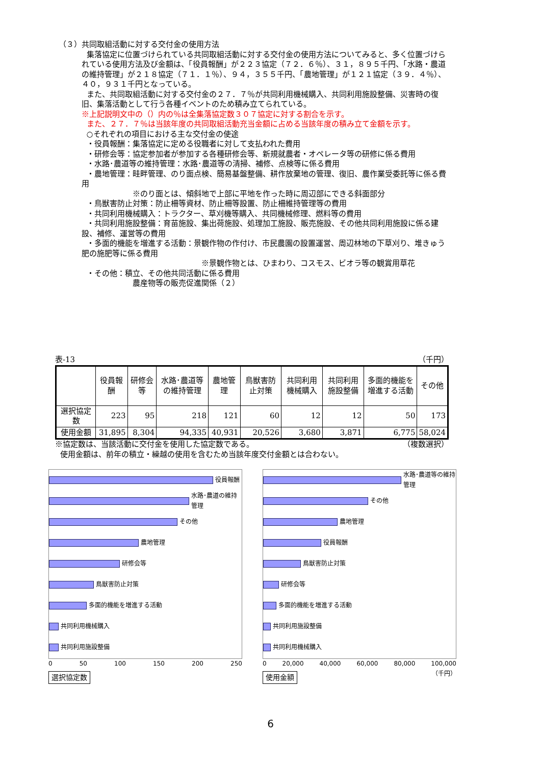（３）共同取組活動に対する交付金の使用方法
集落協定に位置づけられている共同取組活動に対する交付金の使用方法についてみると、多く位置づけられている使用方法及び金額は、「役員報酬」が２２３協定（７２．６％）、３１，８９５千円、「水路・農道の維持管理」が２１８協定（７１．１％）、９４，３５５千円、「農地管理」が１２１協定（３９．４％）、４０，９３１千円となっている。
また、共同取組活動に対する交付金の２７．７％が共同利用機械購入、共同利用施設整備、災害時の復旧、集落活動として行う各種イベントのため積み立てられている。
※上記説明文中の（）内の％は全集落協定数３０７協定に対する割合を示す。
また、２７．７％は当該年度の共同取組活動充当金額に占める当該年度の積み立て金額を示す。
○それぞれの項目における主な交付金の使途
・役員報酬：集落協定に定める役職者に対して支払われた費用
・研修会等：協定参加者が参加する各種研修会等、新規就農者・オペレータ等の研修に係る費用
・水路･農道等の維持管理：水路･農道等の清掃、補修、点検等に係る費用
・農地管理：畦畔管理、のり面点検、簡易基盤整備、耕作放棄地の管理、復旧、農作業受委託等に係る費用
※のり面とは、傾斜地で上部に平地を作った時に周辺部にできる斜面部分
・鳥獣害防止対策：防止柵等資材、防止柵等設置、防止柵維持管理等の費用
・共同利用機械購入：トラクター、草刈機等購入、共同機械修理、燃料等の費用
・共同利用施設整備：育苗施設、集出荷施設、処理加工施設、販売施設、その他共同利用施設に係る建設、補修、運営等の費用
・多面的機能を増進する活動：景観作物の作付け、市民農園の設置運営、周辺林地の下草刈り、堆きゅう肥の施肥等に係る費用
※景観作物とは、ひまわり、コスモス、ビオラ等の観賞用草花
・その他：積立、その他共同活動に係る費用
農産物等の販売促進関係（２）
表-13 （千円）
| | 役員報酬 | 研修会等 | 水路･農道等の維持管理 | 農地管理 | 鳥獣害防止対策 | 共同利用機械購入 | 共同利用施設整備 | 多面的機能を増進する活動 | その他 |
| --- | --- | --- | --- | --- | --- | --- | --- | --- | --- |
| 選択協定数 | 223 | 95 | 218 | 121 | 60 | 12 | 12 | 50 | 173 |
| 使用金額 | 31,895 | 8,304 | 94,335 | 40,931 | 20,526 | 3,680 | 3,871 | 6,775 | 58,024 |
※協定数は、当該活動に交付金を使用した協定数である。 （複数選択）
使用金額は、前年の積立・繰越の使用を含むため当該年度交付金額とは合わない。
役員報酬
水路･農道の維持管理
その他
農地管理
研修会等
鳥獣害防止対策
多面的機能を増進する活動
共同利用機械購入
共同利用施設整備
0 50 100 150 200 250
選択協定数
水路･農道等の維持管理
その他
農地管理
役員報酬
鳥獣害防止対策
研修会等
多面的機能を増進する活動
共同利用施設整備
共同利用機械購入
0 20,000 40,000 60,000 80,000 100,000
使用金額
（千円）
6